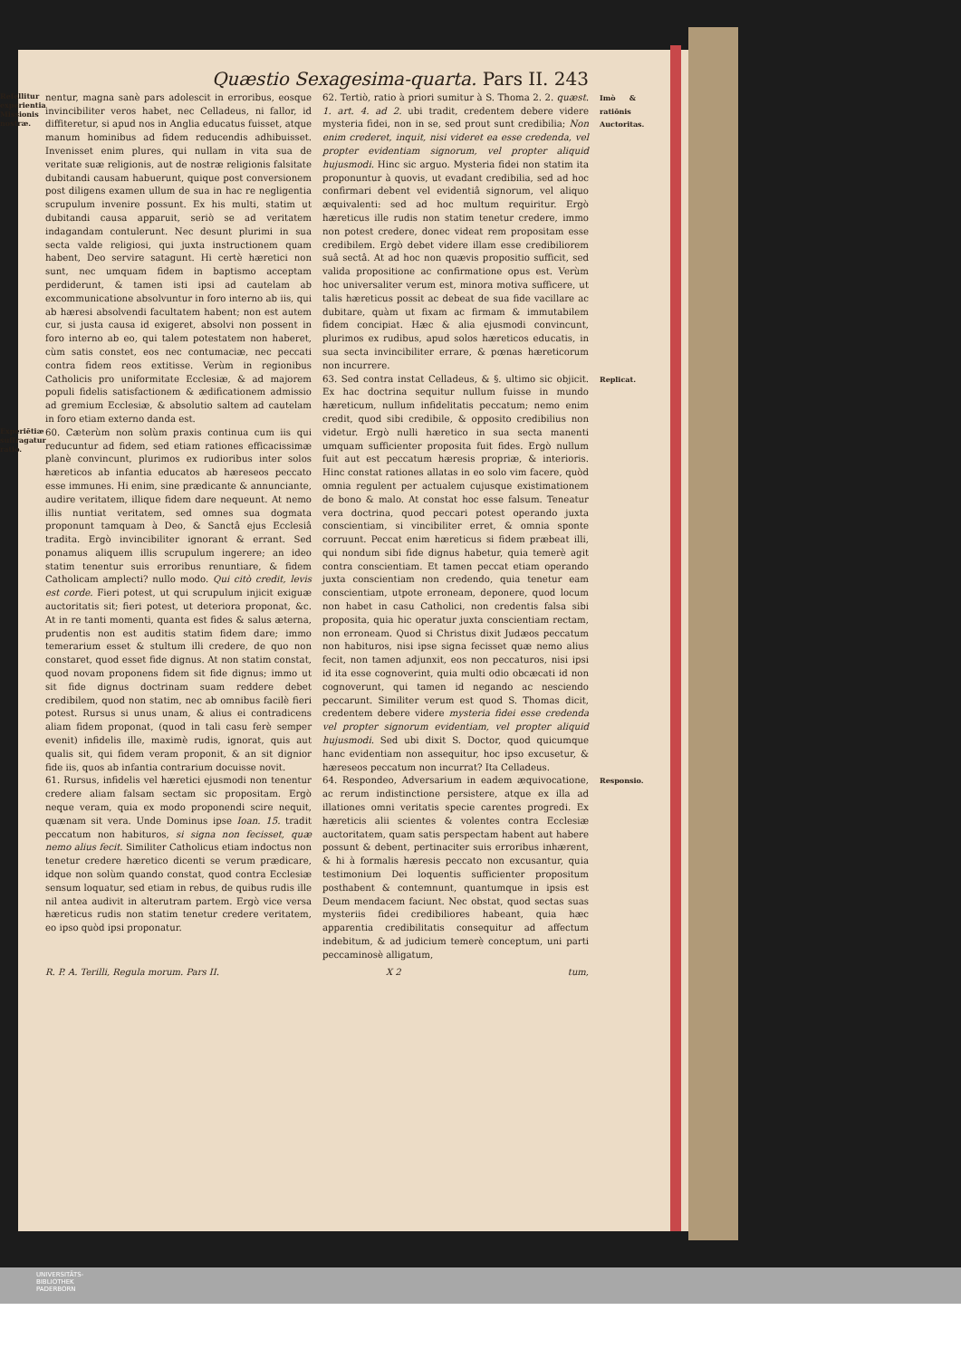Quæstio Sexagesima-quarta. Pars II. 243
Refellitur experientia Missionis nostræ. nentur, magna sanè pars adolescit in erroribus, eosque invincibiliter veros habet, nec Celladeus, ni fallor, id diffiteretur, si apud nos in Anglia educatus fuisset, atque manum hominibus ad fidem reducendis adhibuisset. Invenisset enim plures, qui nullam in vita sua de veritate suæ religionis, aut de nostræ religionis falsitate dubitandi causam habuerunt, quique post conversionem post diligens examen ullum de sua in hac re negligentia scrupulum invenire possunt. Ex his multi, statim ut dubitandi causa apparuit, seriò se ad veritatem indagandam contulerunt. Nec desunt plurimi in sua secta valde religiosi, qui juxta instructionem quam habent, Deo servire satagunt. Hi certè hæretici non sunt, nec umquam fidem in baptismo acceptam perdiderunt, & tamen isti ipsi ad cautelam ab excommunicatione absolvuntur in foro interno ab iis, qui ab hæresi absolvendi facultatem habent; non est autem cur, si justa causa id exigeret, absolvi non possent in foro interno ab eo, qui talem potestatem non haberet, cùm satis constet, eos nec contumaciæ, nec peccati contra fidem reos extitisse. Verùm in regionibus Catholicis pro uniformitate Ecclesiæ, & ad majorem populi fidelis satisfactionem & ædificationem admissio ad gremium Ecclesiæ, & absolutio saltem ad cautelam in foro etiam externo danda est.
Experiētiæ suffragatur ratio. 60. Cæterùm non solùm praxis continua cum iis qui reducuntur ad fidem, sed etiam rationes efficacissimæ planè convincunt, plurimos ex rudioribus inter solos hæreticos ab infantia educatos ab hæreseos peccato esse immunes. Hi enim, sine prædicante & annunciante, audire veritatem, illique fidem dare nequeunt. At nemo illis nuntiat veritatem, sed omnes sua dogmata proponunt tamquam à Deo, & Sanctâ ejus Ecclesiâ tradita. Ergò invincibiliter ignorant & errant. Sed ponamus aliquem illis scrupulum ingerere; an ideo statim tenentur suis erroribus renuntiare, & fidem Catholicam amplecti? nullo modo. Qui citò credit, levis est corde. Fieri potest, ut qui scrupulum injicit exiguæ auctoritatis sit; fieri potest, ut deteriora proponat, &c. At in re tanti momenti, quanta est fides & salus æterna, prudentis non est auditis statim fidem dare; immo temerarium esset & stultum illi credere, de quo non constaret, quod esset fide dignus. At non statim constat, quod novam proponens fidem sit fide dignus; immo ut sit fide dignus doctrinam suam reddere debet credibilem, quod non statim, nec ab omnibus facilè fieri potest. Rursus si unus unam, & alius ei contradicens aliam fidem proponat, (quod in tali casu ferè semper evenit) infidelis ille, maximè rudis, ignorat, quis aut qualis sit, qui fidem veram proponit, & an sit dignior fide iis, quos ab infantia contrarium docuisse novit.
61. Rursus, infidelis vel hæretici ejusmodi non tenentur credere aliam falsam sectam sic propositam. Ergò neque veram, quia ex modo proponendi scire nequit, quænam sit vera. Unde Dominus ipse Ioan. 15. tradit peccatum non habituros, si signa non fecisset, quæ nemo alius fecit. Similiter Catholicus etiam indoctus non tenetur credere hæretico dicenti se verum prædicare, idque non solùm quando constat, quod contra Ecclesiæ sensum loquatur, sed etiam in rebus, de quibus rudis ille nil antea audivit in alterutram partem. Ergò vice versa hæreticus rudis non statim tenetur credere veritatem, eo ipso quòd ipsi proponatur.
Imò & ratiōnis Auctoritas. 62. Tertiò, ratio à priori sumitur à S. Thoma 2. 2. quæst. 1. art. 4. ad 2. ubi tradit, credentem debere videre mysteria fidei, non in se, sed prout sunt credibilia; Non enim crederet, inquit, nisi videret ea esse credenda, vel propter evidentiam signorum, vel propter aliquid hujusmodi. Hinc sic arguo. Mysteria fidei non statim ita proponuntur à quovis, ut evadant credibilia, sed ad hoc confirmari debent vel evidentiâ signorum, vel aliquo æquivalenti: sed ad hoc multum requiritur. Ergò hæreticus ille rudis non statim tenetur credere, immo non potest credere, donec videat rem propositam esse credibilem. Ergò debet videre illam esse credibiliorem suâ sectâ. At ad hoc non quævis propositio sufficit, sed valida propositione ac confirmatione opus est. Verùm hoc universaliter verum est, minora motiva sufficere, ut talis hæreticus possit ac debeat de sua fide vacillare ac dubitare, quàm ut fixam ac firmam & immutabilem fidem concipiat. Hæc & alia ejusmodi convincunt, plurimos ex rudibus, apud solos hæreticos educatis, in sua secta invincibiliter errare, & pœnas hæreticorum non incurrere.
Replicat. 63. Sed contra instat Celladeus, & §. ultimo sic objicit. Ex hac doctrina sequitur nullum fuisse in mundo hæreticum, nullum infidelitatis peccatum; nemo enim credit, quod sibi credibile, & opposito credibilius non videtur. Ergò nulli hæretico in sua secta manenti umquam sufficienter proposita fuit fides. Ergò nullum fuit aut est peccatum hæresis propriæ, & interioris. Hinc constat rationes allatas in eo solo vim facere, quòd omnia regulent per actualem cujusque existimationem de bono & malo. At constat hoc esse falsum. Teneatur vera doctrina, quod peccari potest operando juxta conscientiam, si vincibiliter erret, & omnia sponte corruunt. Peccat enim hæreticus si fidem præbeat illi, qui nondum sibi fide dignus habetur, quia temerè agit contra conscientiam. Et tamen peccat etiam operando juxta conscientiam non credendo, quia tenetur eam conscientiam, utpote erroneam, deponere, quod locum non habet in casu Catholici, non credentis falsa sibi proposita, quia hic operatur juxta conscientiam rectam, non erroneam. Quod si Christus dixit Judæos peccatum non habituros, nisi ipse signa fecisset quæ nemo alius fecit, non tamen adjunxit, eos non peccaturos, nisi ipsi id ita esse cognoverint, quia multi odio obcæcati id non cognoverunt, qui tamen id negando ac nesciendo peccarunt. Similiter verum est quod S. Thomas dicit, credentem debere videre mysteria fidei esse credenda vel propter signorum evidentiam, vel propter aliquid hujusmodi. Sed ubi dixit S. Doctor, quod quicumque hanc evidentiam non assequitur, hoc ipso excusetur, & hæreseos peccatum non incurrat? Ita Celladeus.
Responsio. 64. Respondeo, Adversarium in eadem æquivocatione, ac rerum indistinctione persistere, atque ex illa ad illationes omni veritatis specie carentes progredi. Ex hæreticis alii scientes & volentes contra Ecclesiæ auctoritatem, quam satis perspectam habent aut habere possunt & debent, pertinaciter suis erroribus inhærent, & hi à formalis hæresis peccato non excusantur, quia testimonium Dei loquentis sufficienter propositum posthabent & contemnunt, quantumque in ipsis est Deum mendacem faciunt. Nec obstat, quod sectas suas mysteriis fidei credibiliores habeant, quia hæc apparentia credibilitatis consequitur ad affectum indebitum, & ad judicium temerè conceptum, uni parti peccaminosè alligatum,
R. P. A. Terilli, Regula morum. Pars II. X 2 tum,
UNIVERSITÄTS-
BIBLIOTHEK
PADERBORN